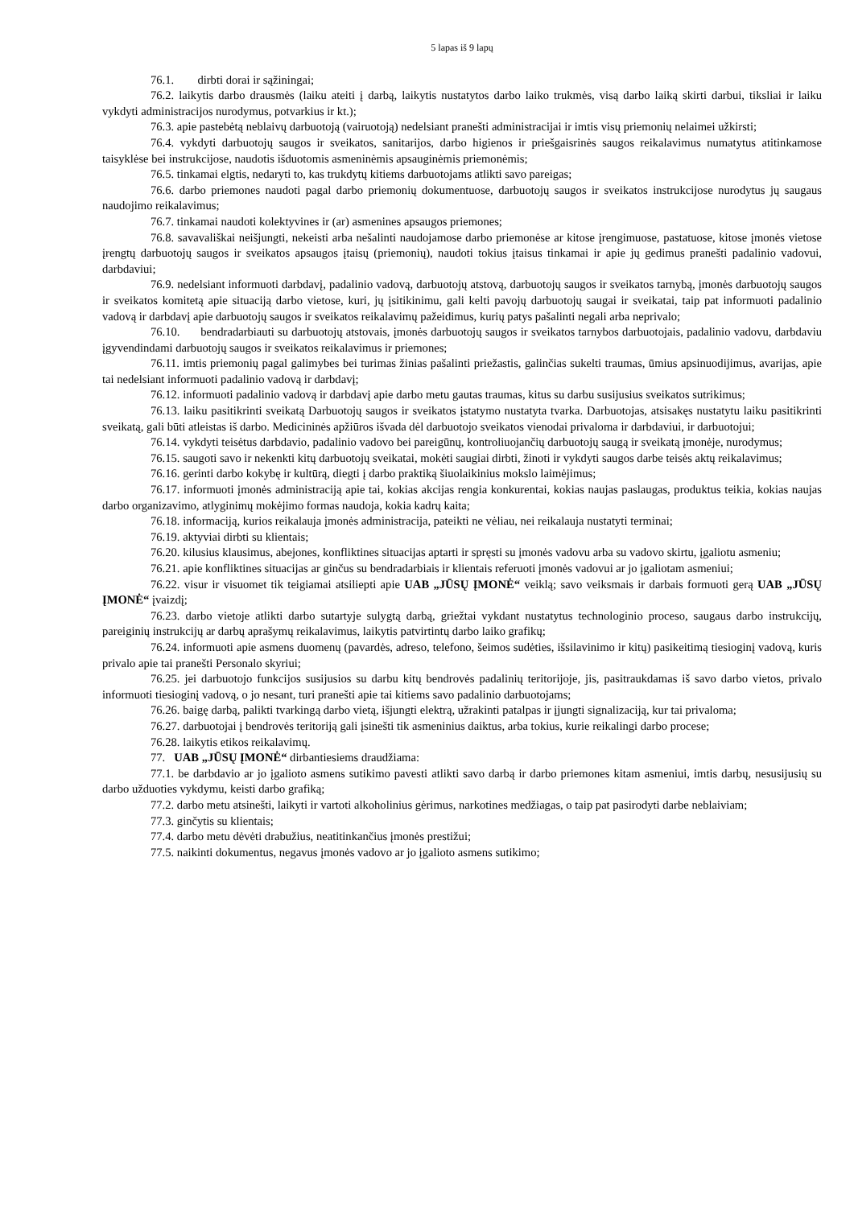5 lapas iš 9 lapų
76.1. dirbti dorai ir sąžiningai;
76.2. laikytis darbo drausmės (laiku ateiti į darbą, laikytis nustatytos darbo laiko trukmės, visą darbo laiką skirti darbui, tiksliai ir laiku vykdyti administracijos nurodymus, potvarkius ir kt.);
76.3. apie pastebėtą neblaivų darbuotoją (vairuotoją) nedelsiant pranešti administracijai ir imtis visų priemonių nelaimei užkirsti;
76.4. vykdyti darbuotojų saugos ir sveikatos, sanitarijos, darbo higienos ir priešgaisrinės saugos reikalavimus numatytus atitinkamose taisyklėse bei instrukcijose, naudotis išduotomis asmeninėmis apsauginėmis priemonėmis;
76.5. tinkamai elgtis, nedaryti to, kas trukdytų kitiems darbuotojams atlikti savo pareigas;
76.6. darbo priemones naudoti pagal darbo priemonių dokumentuose, darbuotojų saugos ir sveikatos instrukcijose nurodytus jų saugaus naudojimo reikalavimus;
76.7. tinkamai naudoti kolektyvines ir (ar) asmenines apsaugos priemones;
76.8. savavališkai neišjungti, nekeisti arba nešalinti naudojamose darbo priemonėse ar kitose įrengimuose, pastatuose, kitose įmonės vietose įrengtų darbuotojų saugos ir sveikatos apsaugos įtaisų (priemonių), naudoti tokius įtaisus tinkamai ir apie jų gedimus pranešti padalinio vadovui, darbdaviui;
76.9. nedelsiant informuoti darbdavį, padalinio vadovą, darbuotojų atstovą, darbuotojų saugos ir sveikatos tarnybą, įmonės darbuotojų saugos ir sveikatos komitetą apie situaciją darbo vietose, kuri, jų įsitikinimu, gali kelti pavojų darbuotojų saugai ir sveikatai, taip pat informuoti padalinio vadovą ir darbdavį apie darbuotojų saugos ir sveikatos reikalavimų pažeidimus, kurių patys pašalinti negali arba neprivalo;
76.10. bendradarbiauti su darbuotojų atstovais, įmonės darbuotojų saugos ir sveikatos tarnybos darbuotojais, padalinio vadovu, darbdaviu įgyvendindami darbuotojų saugos ir sveikatos reikalavimus ir priemones;
76.11. imtis priemonių pagal galimybes bei turimas žinias pašalinti priežastis, galinčias sukelti traumas, ūmius apsinuodijimus, avarijas, apie tai nedelsiant informuoti padalinio vadovą ir darbdavį;
76.12. informuoti padalinio vadovą ir darbdavį apie darbo metu gautas traumas, kitus su darbu susijusius sveikatos sutrikimus;
76.13. laiku pasitikrinti sveikatą Darbuotojų saugos ir sveikatos įstatymo nustatyta tvarka. Darbuotojas, atsisakęs nustatytu laiku pasitikrinti sveikatą, gali būti atleistas iš darbo. Medicininės apžiūros išvada dėl darbuotojo sveikatos vienodai privaloma ir darbdaviui, ir darbuotojui;
76.14. vykdyti teisėtus darbdavio, padalinio vadovo bei pareigūnų, kontroliuojančių darbuotojų saugą ir sveikatą įmonėje, nurodymus;
76.15. saugoti savo ir nekenkti kitų darbuotojų sveikatai, mokėti saugiai dirbti, žinoti ir vykdyti saugos darbe teisės aktų reikalavimus;
76.16. gerinti darbo kokybę ir kultūrą, diegti į darbo praktiką šiuolaikinius mokslo laimėjimus;
76.17. informuoti įmonės administraciją apie tai, kokias akcijas rengia konkurentai, kokias naujas paslaugas, produktus teikia, kokias naujas darbo organizavimo, atlyginimų mokėjimo formas naudoja, kokia kadrų kaita;
76.18. informaciją, kurios reikalauja įmonės administracija, pateikti ne vėliau, nei reikalauja nustatyti terminai;
76.19. aktyviai dirbti su klientais;
76.20. kilusius klausimus, abejones, konfliktines situacijas aptarti ir spręsti su įmonės vadovu arba su vadovo skirtu, įgaliotu asmeniu;
76.21. apie konfliktines situacijas ar ginčus su bendradarbiais ir klientais referuoti įmonės vadovui ar jo įgaliotam asmeniui;
76.22. visur ir visuomet tik teigiamai atsiliepti apie UAB „JŪSŲ ĮMONĖ“ veiklą; savo veiksmais ir darbais formuoti gerą UAB „JŪSŲ ĮMONĖ“ įvaizdį;
76.23. darbo vietoje atlikti darbo sutartyje sulygtą darbą, griežtai vykdant nustatytus technologinio proceso, saugaus darbo instrukcijų, pareiginių instrukcijų ar darbų aprašymų reikalavimus, laikytis patvirtintų darbo laiko grafikų;
76.24. informuoti apie asmens duomenų (pavardės, adreso, telefono, šeimos sudėties, išsilavinimo ir kitų) pasikeitimą tiesioginį vadovą, kuris privalo apie tai pranešti Personalo skyriui;
76.25. jei darbuotojo funkcijos susijusios su darbu kitų bendrovės padalinių teritorijoje, jis, pasitraukdamas iš savo darbo vietos, privalo informuoti tiesioginį vadovą, o jo nesant, turi pranešti apie tai kitiems savo padalinio darbuotojams;
76.26. baigę darbą, palikti tvarkingą darbo vietą, išjungti elektrą, užrakinti patalpas ir įjungti signalizaciją, kur tai privaloma;
76.27. darbuotojai į bendrovės teritoriją gali įsinešti tik asmeninius daiktus, arba tokius, kurie reikalingi darbo procese;
76.28. laikytis etikos reikalavimų.
77. UAB „JŪSŲ ĮMONĖ“ dirbantiesiems draudžiama:
77.1. be darbdavio ar jo įgalioto asmens sutikimo pavesti atlikti savo darbą ir darbo priemones kitam asmeniui, imtis darbų, nesusijusių su darbo užduoties vykdymu, keisti darbo grafiką;
77.2. darbo metu atsinešti, laikyti ir vartoti alkoholinius gėrimus, narkotines medžiagas, o taip pat pasirodyti darbe neblaiviam;
77.3. ginčytis su klientais;
77.4. darbo metu dėvėti drabužius, neatitinkančius įmonės prestižui;
77.5. naikinti dokumentus, negavus įmonės vadovo ar jo įgalioto asmens sutikimo;